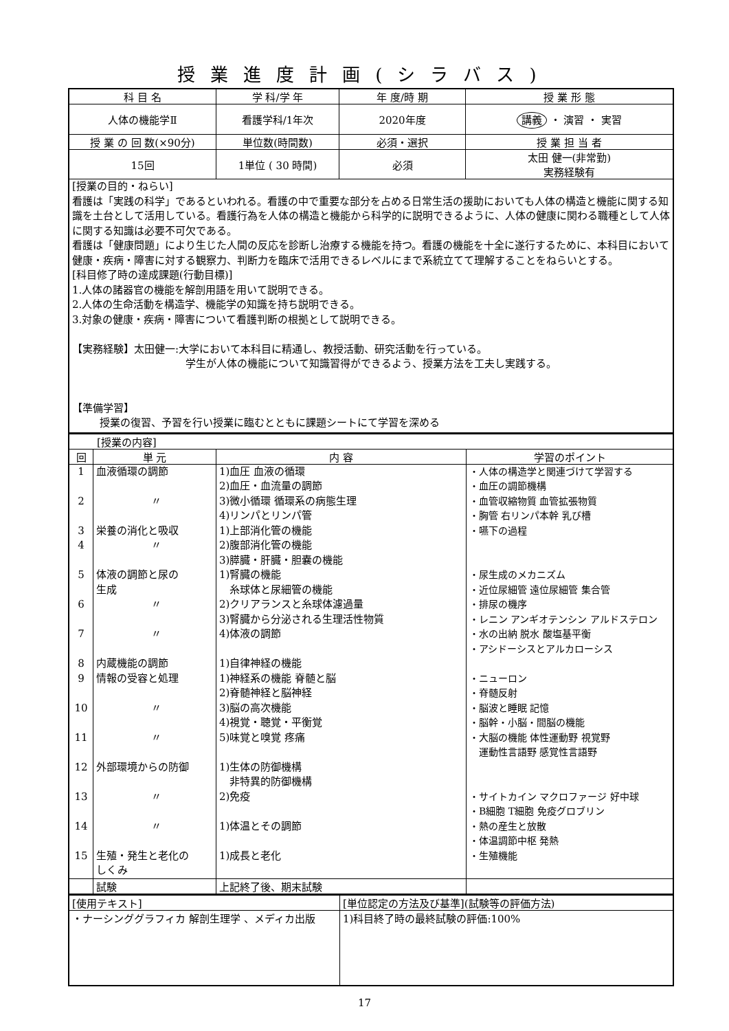授業進度計画(シラバス)
| 科 目 名 | 学 科/学 年 | 年 度/時 期 | 授 業 形 態 |
| 人体の機能学Ⅱ | 看護学科/1年次 | 2020年度 | 講義 ・ 演習 ・ 実習 |
| 授 業 の 回 数(×90分) | 単位数(時間数) | 必須・選択 | 授 業 担 当 者 |
| 15回 | 1単位 ( 30 時間) | 必須 | 太田 健一(非常勤) 実務経験有 |
| [授業の目的・ねらい] 看護は「実践の科学」であるといわれる。看護の中で重要な部分を占める日常生活の援助においても人体の構造と機能に関する知識を土台として活用している。看護行為を人体の構造と機能から科学的に説明できるように、人体の健康に関わる職種として人体に関する知識は必要不可欠である。 看護は「健康問題」により生じた人間の反応を診断し治療する機能を持つ。看護の機能を十全に遂行するために、本科目において健康・疾病・障害に対する観察力、判断力を臨床で活用できるレベルにまで系統立てて理解することをねらいとする。 [科目修了時の達成課題(行動目標)] 1.人体の諸器官の機能を解剖用語を用いて説明できる。 2.人体の生命活動を構造学、機能学の知識を持ち説明できる。 3.対象の健康・疾病・障害について看護判断の根拠として説明できる。 【実務経験】太田健一:大学において本科目に精通し、教授活動、研究活動を行っている。 学生が人体の機能について知識習得ができるよう、授業方法を工夫し実践する。 【準備学習】 授業の復習、予習を行い授業に臨むとともに課題シートにて学習を深める | | | |
| [授業の内容] | | | |
| 回 | 単 元 | 内 容 | 学習のポイント |
| 1 2 3 4 5 6 7 8 9 10 11 12 13 14 15 | 血液循環の調節 〃 栄養の消化と吸収 〃 体液の調節と尿の 生成 〃 〃 内蔵機能の調節 情報の受容と処理 〃 〃 外部環境からの防御 〃 〃 生殖・発生と老化の しくみ | 1)血圧 血液の循環 2)血圧・血流量の調節 3)微小循環 循環系の病態生理 4)リンパとリンパ管 1)上部消化管の機能 2)腹部消化管の機能 3)膵臓・肝臓・胆嚢の機能 1)腎臓の機能 糸球体と尿細管の機能 2)クリアランスと糸球体濾過量 3)腎臓から分泌される生理活性物質 4)体液の調節 1)自律神経の機能 1)神経系の機能 脊髄と脳 2)脊髄神経と脳神経 3)脳の高次機能 4)視覚・聴覚・平衡覚 5)味覚と嗅覚 疼痛 1)生体の防御機構 非特異的防御機構 2)免疫 1)体温とその調節 1)成長と老化 | ・人体の構造学と関連づけて学習する ・血圧の調節機構 ・血管収縮物質 血管拡張物質 ・胸管 右リンパ本幹 乳び槽 ・嚥下の過程 ・尿生成のメカニズム ・近位尿細管 遠位尿細管 集合管 ・排尿の機序 ・レニン アンギオテンシン アルドステロン ・水の出納 脱水 酸塩基平衡 ・アシドーシスとアルカローシス ・ニューロン ・脊髄反射 ・脳波と睡眠 記憶 ・脳幹・小脳・間脳の機能 ・大脳の機能 体性運動野 視覚野 運動性言語野 感覚性言語野 ・サイトカイン マクロファージ 好中球 ・B細胞 T細胞 免疫グロブリン ・熱の産生と放散 ・体温調節中枢 発熱 ・生殖機能 |
| | 試験 | 上記終了後、期末試験 | |
| [使用テキスト] | [単位認定の方法及び基準](試験等の評価方法) |
| ・ナーシンググラフィカ 解剖生理学 、メディカ出版 | 1)科目終了時の最終試験の評価:100% |
17